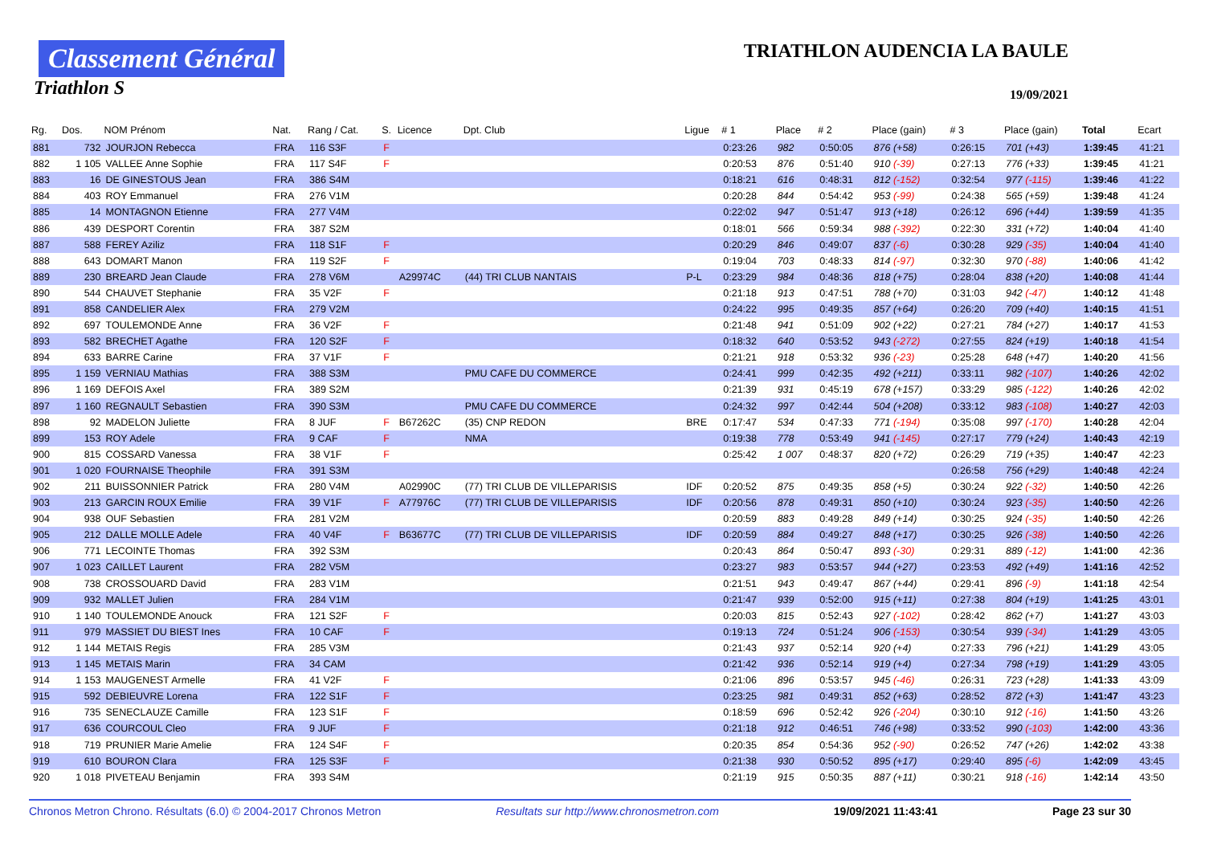Classement Général
Triathlon S
TRIATHLON AUDENCIA LA BAULE
19/09/2021
| Rg. | Dos. | NOM Prénom | Nat. | Rang / Cat. | S. | Licence | Dpt. Club | Ligue | # 1 | Place | # 2 | Place (gain) | # 3 | Place (gain) | Total | Ecart |
| --- | --- | --- | --- | --- | --- | --- | --- | --- | --- | --- | --- | --- | --- | --- | --- | --- |
| 881 | 732 | JOURJON Rebecca | FRA | 116 S3F | F | | | | 0:23:26 | 982 | 0:50:05 | 876 (+58) | 0:26:15 | 701 (+43) | 1:39:45 | 41:21 |
| 882 | 1 105 | VALLEE Anne Sophie | FRA | 117 S4F | F | | | | 0:20:53 | 876 | 0:51:40 | 910 (-39) | 0:27:13 | 776 (+33) | 1:39:45 | 41:21 |
| 883 | 16 | DE GINESTOUS Jean | FRA | 386 S4M | | | | | 0:18:21 | 616 | 0:48:31 | 812 (-152) | 0:32:54 | 977 (-115) | 1:39:46 | 41:22 |
| 884 | 403 | ROY Emmanuel | FRA | 276 V1M | | | | | 0:20:28 | 844 | 0:54:42 | 953 (-99) | 0:24:38 | 565 (+59) | 1:39:48 | 41:24 |
| 885 | 14 | MONTAGNON Etienne | FRA | 277 V4M | | | | | 0:22:02 | 947 | 0:51:47 | 913 (+18) | 0:26:12 | 696 (+44) | 1:39:59 | 41:35 |
| 886 | 439 | DESPORT Corentin | FRA | 387 S2M | | | | | 0:18:01 | 566 | 0:59:34 | 988 (-392) | 0:22:30 | 331 (+72) | 1:40:04 | 41:40 |
| 887 | 588 | FEREY Aziliz | FRA | 118 S1F | F | | | | 0:20:29 | 846 | 0:49:07 | 837 (-6) | 0:30:28 | 929 (-35) | 1:40:04 | 41:40 |
| 888 | 643 | DOMART Manon | FRA | 119 S2F | F | | | | 0:19:04 | 703 | 0:48:33 | 814 (-97) | 0:32:30 | 970 (-88) | 1:40:06 | 41:42 |
| 889 | 230 | BREARD Jean Claude | FRA | 278 V6M | | A29974C | (44) TRI CLUB NANTAIS | P-L | 0:23:29 | 984 | 0:48:36 | 818 (+75) | 0:28:04 | 838 (+20) | 1:40:08 | 41:44 |
| 890 | 544 | CHAUVET Stephanie | FRA | 35 V2F | F | | | | 0:21:18 | 913 | 0:47:51 | 788 (+70) | 0:31:03 | 942 (-47) | 1:40:12 | 41:48 |
| 891 | 858 | CANDELIER Alex | FRA | 279 V2M | | | | | 0:24:22 | 995 | 0:49:35 | 857 (+64) | 0:26:20 | 709 (+40) | 1:40:15 | 41:51 |
| 892 | 697 | TOULEMONDE Anne | FRA | 36 V2F | F | | | | 0:21:48 | 941 | 0:51:09 | 902 (+22) | 0:27:21 | 784 (+27) | 1:40:17 | 41:53 |
| 893 | 582 | BRECHET Agathe | FRA | 120 S2F | F | | | | 0:18:32 | 640 | 0:53:52 | 943 (-272) | 0:27:55 | 824 (+19) | 1:40:18 | 41:54 |
| 894 | 633 | BARRE Carine | FRA | 37 V1F | F | | | | 0:21:21 | 918 | 0:53:32 | 936 (-23) | 0:25:28 | 648 (+47) | 1:40:20 | 41:56 |
| 895 | 1 159 | VERNIAU Mathias | FRA | 388 S3M | | | PMU CAFE DU COMMERCE | | 0:24:41 | 999 | 0:42:35 | 492 (+211) | 0:33:11 | 982 (-107) | 1:40:26 | 42:02 |
| 896 | 1 169 | DEFOIS Axel | FRA | 389 S2M | | | | | 0:21:39 | 931 | 0:45:19 | 678 (+157) | 0:33:29 | 985 (-122) | 1:40:26 | 42:02 |
| 897 | 1 160 | REGNAULT Sebastien | FRA | 390 S3M | | | PMU CAFE DU COMMERCE | | 0:24:32 | 997 | 0:42:44 | 504 (+208) | 0:33:12 | 983 (-108) | 1:40:27 | 42:03 |
| 898 | 92 | MADELON Juliette | FRA | 8 JUF | F | B67262C | (35) CNP REDON | BRE | 0:17:47 | 534 | 0:47:33 | 771 (-194) | 0:35:08 | 997 (-170) | 1:40:28 | 42:04 |
| 899 | 153 | ROY Adele | FRA | 9 CAF | F | | NMA | | 0:19:38 | 778 | 0:53:49 | 941 (-145) | 0:27:17 | 779 (+24) | 1:40:43 | 42:19 |
| 900 | 815 | COSSARD Vanessa | FRA | 38 V1F | F | | | | 0:25:42 | 1 007 | 0:48:37 | 820 (+72) | 0:26:29 | 719 (+35) | 1:40:47 | 42:23 |
| 901 | 1 020 | FOURNAISE Theophile | FRA | 391 S3M | | | | | | | | | 0:26:58 | 756 (+29) | 1:40:48 | 42:24 |
| 902 | 211 | BUISSONNIER Patrick | FRA | 280 V4M | | A02990C | (77) TRI CLUB DE VILLEPARISIS | IDF | 0:20:52 | 875 | 0:49:35 | 858 (+5) | 0:30:24 | 922 (-32) | 1:40:50 | 42:26 |
| 903 | 213 | GARCIN ROUX Emilie | FRA | 39 V1F | F | A77976C | (77) TRI CLUB DE VILLEPARISIS | IDF | 0:20:56 | 878 | 0:49:31 | 850 (+10) | 0:30:24 | 923 (-35) | 1:40:50 | 42:26 |
| 904 | 938 | OUF Sebastien | FRA | 281 V2M | | | | | 0:20:59 | 883 | 0:49:28 | 849 (+14) | 0:30:25 | 924 (-35) | 1:40:50 | 42:26 |
| 905 | 212 | DALLE MOLLE Adele | FRA | 40 V4F | F | B63677C | (77) TRI CLUB DE VILLEPARISIS | IDF | 0:20:59 | 884 | 0:49:27 | 848 (+17) | 0:30:25 | 926 (-38) | 1:40:50 | 42:26 |
| 906 | 771 | LECOINTE Thomas | FRA | 392 S3M | | | | | 0:20:43 | 864 | 0:50:47 | 893 (-30) | 0:29:31 | 889 (-12) | 1:41:00 | 42:36 |
| 907 | 1 023 | CAILLET Laurent | FRA | 282 V5M | | | | | 0:23:27 | 983 | 0:53:57 | 944 (+27) | 0:23:53 | 492 (+49) | 1:41:16 | 42:52 |
| 908 | 738 | CROSSOUARD David | FRA | 283 V1M | | | | | 0:21:51 | 943 | 0:49:47 | 867 (+44) | 0:29:41 | 896 (-9) | 1:41:18 | 42:54 |
| 909 | 932 | MALLET Julien | FRA | 284 V1M | | | | | 0:21:47 | 939 | 0:52:00 | 915 (+11) | 0:27:38 | 804 (+19) | 1:41:25 | 43:01 |
| 910 | 1 140 | TOULEMONDE Anouck | FRA | 121 S2F | F | | | | 0:20:03 | 815 | 0:52:43 | 927 (-102) | 0:28:42 | 862 (+7) | 1:41:27 | 43:03 |
| 911 | 979 | MASSIET DU BIEST Ines | FRA | 10 CAF | F | | | | 0:19:13 | 724 | 0:51:24 | 906 (-153) | 0:30:54 | 939 (-34) | 1:41:29 | 43:05 |
| 912 | 1 144 | METAIS Regis | FRA | 285 V3M | | | | | 0:21:43 | 937 | 0:52:14 | 920 (+4) | 0:27:33 | 796 (+21) | 1:41:29 | 43:05 |
| 913 | 1 145 | METAIS Marin | FRA | 34 CAM | | | | | 0:21:42 | 936 | 0:52:14 | 919 (+4) | 0:27:34 | 798 (+19) | 1:41:29 | 43:05 |
| 914 | 1 153 | MAUGENEST Armelle | FRA | 41 V2F | F | | | | 0:21:06 | 896 | 0:53:57 | 945 (-46) | 0:26:31 | 723 (+28) | 1:41:33 | 43:09 |
| 915 | 592 | DEBIEUVRE Lorena | FRA | 122 S1F | F | | | | 0:23:25 | 981 | 0:49:31 | 852 (+63) | 0:28:52 | 872 (+3) | 1:41:47 | 43:23 |
| 916 | 735 | SENECLAUZE Camille | FRA | 123 S1F | F | | | | 0:18:59 | 696 | 0:52:42 | 926 (-204) | 0:30:10 | 912 (-16) | 1:41:50 | 43:26 |
| 917 | 636 | COURCOUL Cleo | FRA | 9 JUF | F | | | | 0:21:18 | 912 | 0:46:51 | 746 (+98) | 0:33:52 | 990 (-103) | 1:42:00 | 43:36 |
| 918 | 719 | PRUNIER Marie Amelie | FRA | 124 S4F | F | | | | 0:20:35 | 854 | 0:54:36 | 952 (-90) | 0:26:52 | 747 (+26) | 1:42:02 | 43:38 |
| 919 | 610 | BOURON Clara | FRA | 125 S3F | F | | | | 0:21:38 | 930 | 0:50:52 | 895 (+17) | 0:29:40 | 895 (-6) | 1:42:09 | 43:45 |
| 920 | 1 018 | PIVETEAU Benjamin | FRA | 393 S4M | | | | | 0:21:19 | 915 | 0:50:35 | 887 (+11) | 0:30:21 | 918 (-16) | 1:42:14 | 43:50 |
Chronos Metron Chrono. Résultats (6.0) © 2004-2017 Chronos Metron Resultats sur http://www.chronosmetron.com 19/09/2021 11:43:41 Page 23 sur 30